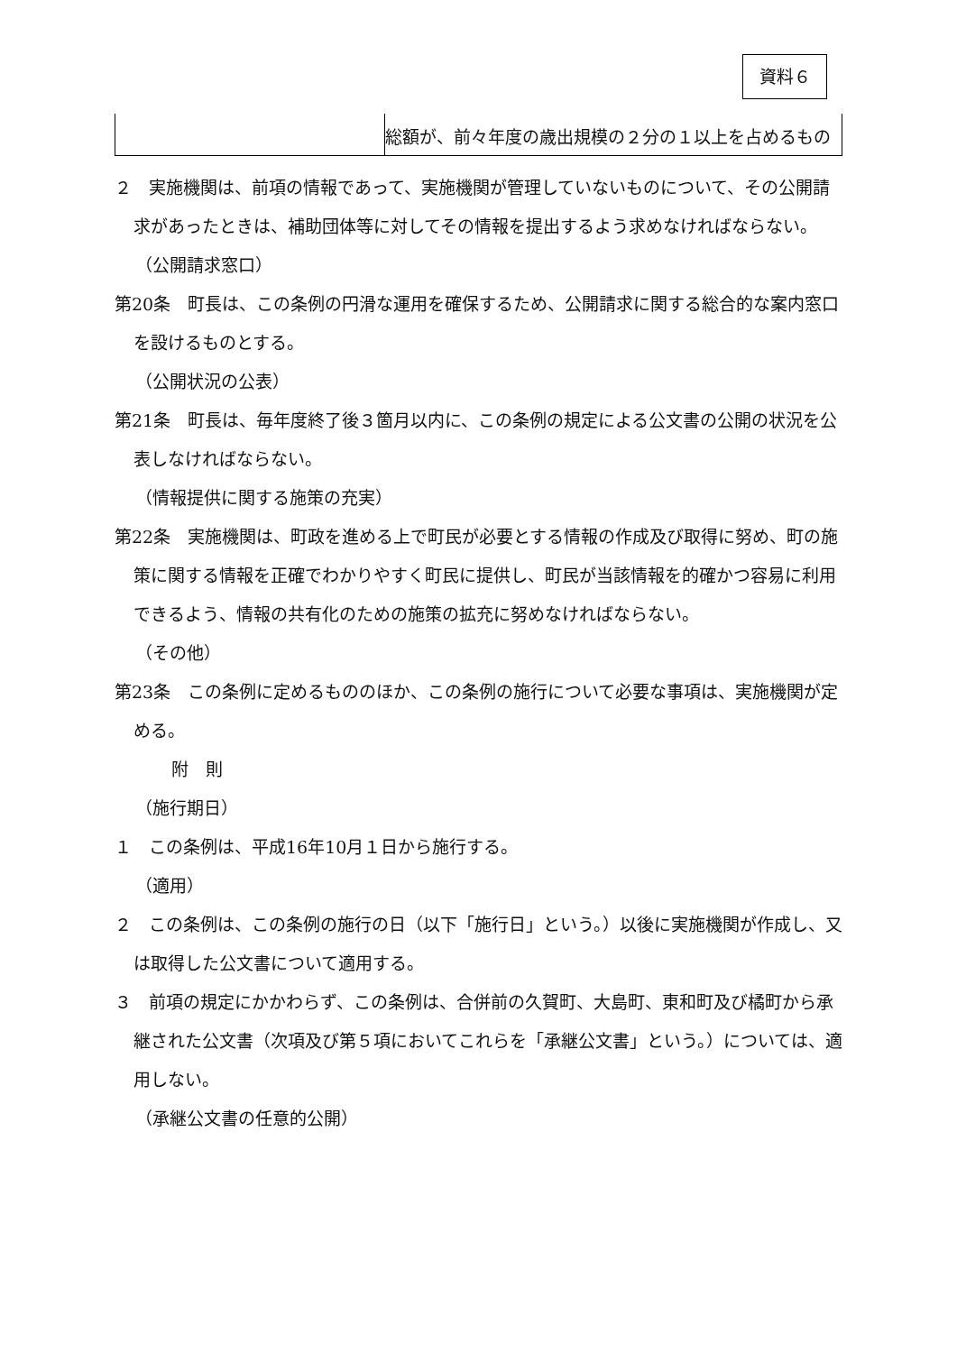資料６
| | 総額が、前々年度の歳出規模の２分の１以上を占めるもの |
２　実施機関は、前項の情報であって、実施機関が管理していないものについて、その公開請求があったときは、補助団体等に対してその情報を提出するよう求めなければならない。
（公開請求窓口）
第20条　町長は、この条例の円滑な運用を確保するため、公開請求に関する総合的な案内窓口を設けるものとする。
（公開状況の公表）
第21条　町長は、毎年度終了後３箇月以内に、この条例の規定による公文書の公開の状況を公表しなければならない。
（情報提供に関する施策の充実）
第22条　実施機関は、町政を進める上で町民が必要とする情報の作成及び取得に努め、町の施策に関する情報を正確でわかりやすく町民に提供し、町民が当該情報を的確かつ容易に利用できるよう、情報の共有化のための施策の拡充に努めなければならない。
（その他）
第23条　この条例に定めるもののほか、この条例の施行について必要な事項は、実施機関が定める。
附　則
（施行期日）
１　この条例は、平成16年10月１日から施行する。
（適用）
２　この条例は、この条例の施行の日（以下「施行日」という。）以後に実施機関が作成し、又は取得した公文書について適用する。
３　前項の規定にかかわらず、この条例は、合併前の久賀町、大島町、東和町及び橘町から承継された公文書（次項及び第５項においてこれらを「承継公文書」という。）については、適用しない。
（承継公文書の任意的公開）